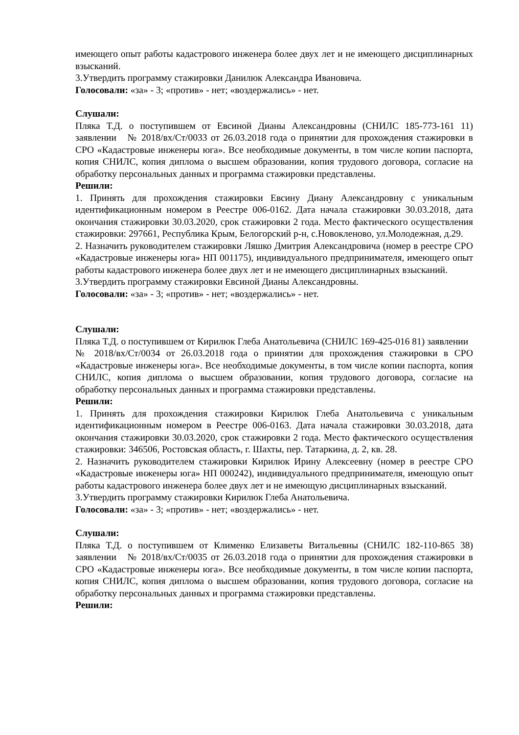имеющего опыт работы кадастрового инженера более двух лет и не имеющего дисциплинарных взысканий.
3.Утвердить программу стажировки Данилюк Александра Ивановича.
Голосовали: «за» - 3; «против» - нет; «воздержались» - нет.
Слушали:
Пляка Т.Д. о поступившем от Евсиной Дианы Александровны (СНИЛС 185-773-161 11) заявлении № 2018/вх/Ст/0033 от 26.03.2018 года о принятии для прохождения стажировки в СРО «Кадастровые инженеры юга». Все необходимые документы, в том числе копии паспорта, копия СНИЛС, копия диплома о высшем образовании, копия трудового договора, согласие на обработку персональных данных и программа стажировки представлены.
Решили:
1. Принять для прохождения стажировки Евсину Диану Александровну с уникальным идентификационным номером в Реестре 006-0162. Дата начала стажировки 30.03.2018, дата окончания стажировки 30.03.2020, срок стажировки 2 года. Место фактического осуществления стажировки: 297661, Республика Крым, Белогорский р-н, с.Новокленово, ул.Молодежная, д.29.
2. Назначить руководителем стажировки Ляшко Дмитрия Александровича (номер в реестре СРО «Кадастровые инженеры юга» НП 001175), индивидуального предпринимателя, имеющего опыт работы кадастрового инженера более двух лет и не имеющего дисциплинарных взысканий.
3.Утвердить программу стажировки Евсиной Дианы Александровны.
Голосовали: «за» - 3; «против» - нет; «воздержались» - нет.
Слушали:
Пляка Т.Д. о поступившем от Кирилюк Глеба Анатольевича (СНИЛС 169-425-016 81) заявлении № 2018/вх/Ст/0034 от 26.03.2018 года о принятии для прохождения стажировки в СРО «Кадастровые инженеры юга». Все необходимые документы, в том числе копии паспорта, копия СНИЛС, копия диплома о высшем образовании, копия трудового договора, согласие на обработку персональных данных и программа стажировки представлены.
Решили:
1. Принять для прохождения стажировки Кирилюк Глеба Анатольевича с уникальным идентификационным номером в Реестре 006-0163. Дата начала стажировки 30.03.2018, дата окончания стажировки 30.03.2020, срок стажировки 2 года. Место фактического осуществления стажировки: 346506, Ростовская область, г. Шахты, пер. Татаркина, д. 2, кв. 28.
2. Назначить руководителем стажировки Кирилюк Ирину Алексеевну (номер в реестре СРО «Кадастровые инженеры юга» НП 000242), индивидуального предпринимателя, имеющую опыт работы кадастрового инженера более двух лет и не имеющую дисциплинарных взысканий.
3.Утвердить программу стажировки Кирилюк Глеба Анатольевича.
Голосовали: «за» - 3; «против» - нет; «воздержались» - нет.
Слушали:
Пляка Т.Д. о поступившем от Клименко Елизаветы Витальевны (СНИЛС 182-110-865 38) заявлении № 2018/вх/Ст/0035 от 26.03.2018 года о принятии для прохождения стажировки в СРО «Кадастровые инженеры юга». Все необходимые документы, в том числе копии паспорта, копия СНИЛС, копия диплома о высшем образовании, копия трудового договора, согласие на обработку персональных данных и программа стажировки представлены.
Решили: